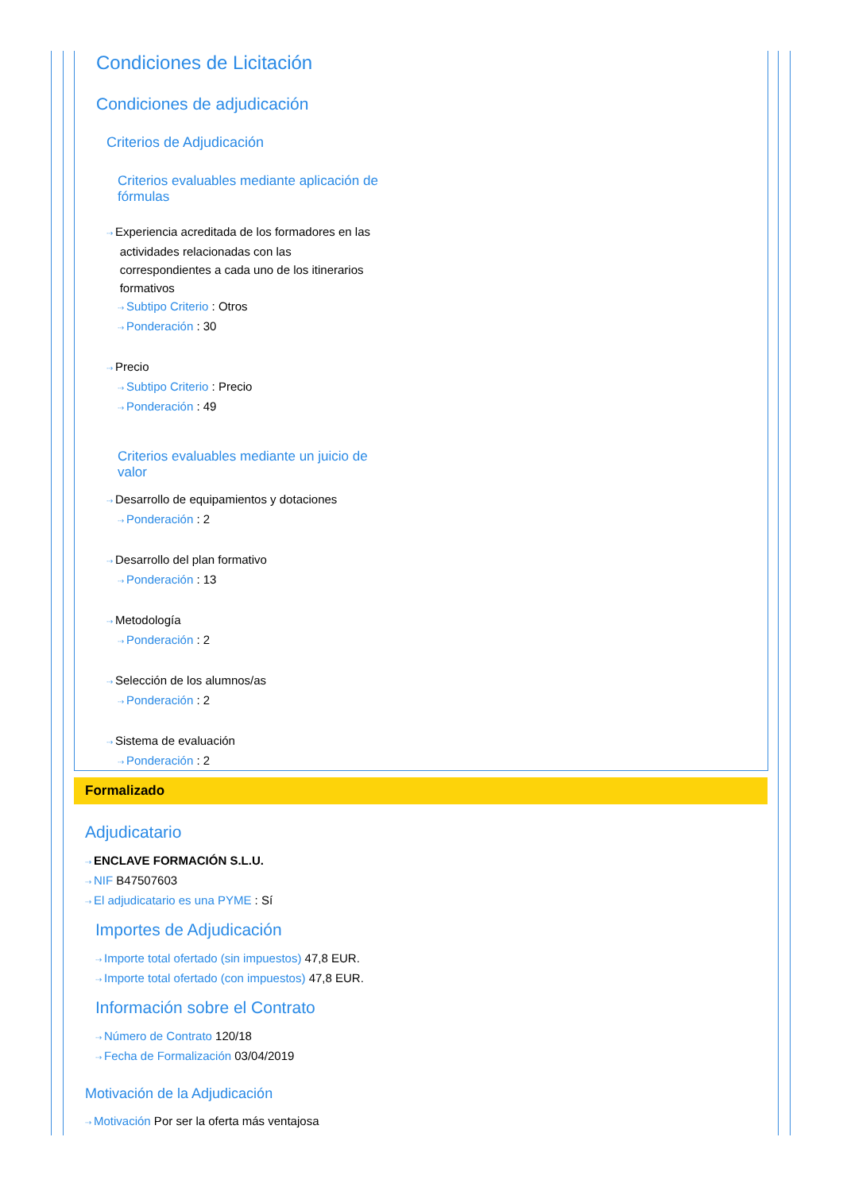Condiciones de Licitación
Condiciones de adjudicación
Criterios de Adjudicación
Criterios evaluables mediante aplicación de fórmulas
⇢ Experiencia acreditada de los formadores en las
actividades relacionadas con las
correspondientes a cada uno de los itinerarios
formativos
⇢ Subtipo Criterio : Otros
⇢ Ponderación : 30
⇢ Precio
⇢ Subtipo Criterio : Precio
⇢ Ponderación : 49
Criterios evaluables mediante un juicio de valor
⇢ Desarrollo de equipamientos y dotaciones
⇢ Ponderación : 2
⇢ Desarrollo del plan formativo
⇢ Ponderación : 13
⇢ Metodología
⇢ Ponderación : 2
⇢ Selección de los alumnos/as
⇢ Ponderación : 2
⇢ Sistema de evaluación
⇢ Ponderación : 2
Formalizado
Adjudicatario
⇢ ENCLAVE FORMACIÓN S.L.U.
⇢ NIF B47507603
⇢ El adjudicatario es una PYME : Sí
Importes de Adjudicación
⇢ Importe total ofertado (sin impuestos) 47,8 EUR.
⇢ Importe total ofertado (con impuestos) 47,8 EUR.
Información sobre el Contrato
⇢ Número de Contrato 120/18
⇢ Fecha de Formalización 03/04/2019
Motivación de la Adjudicación
⇢ Motivación Por ser la oferta más ventajosa